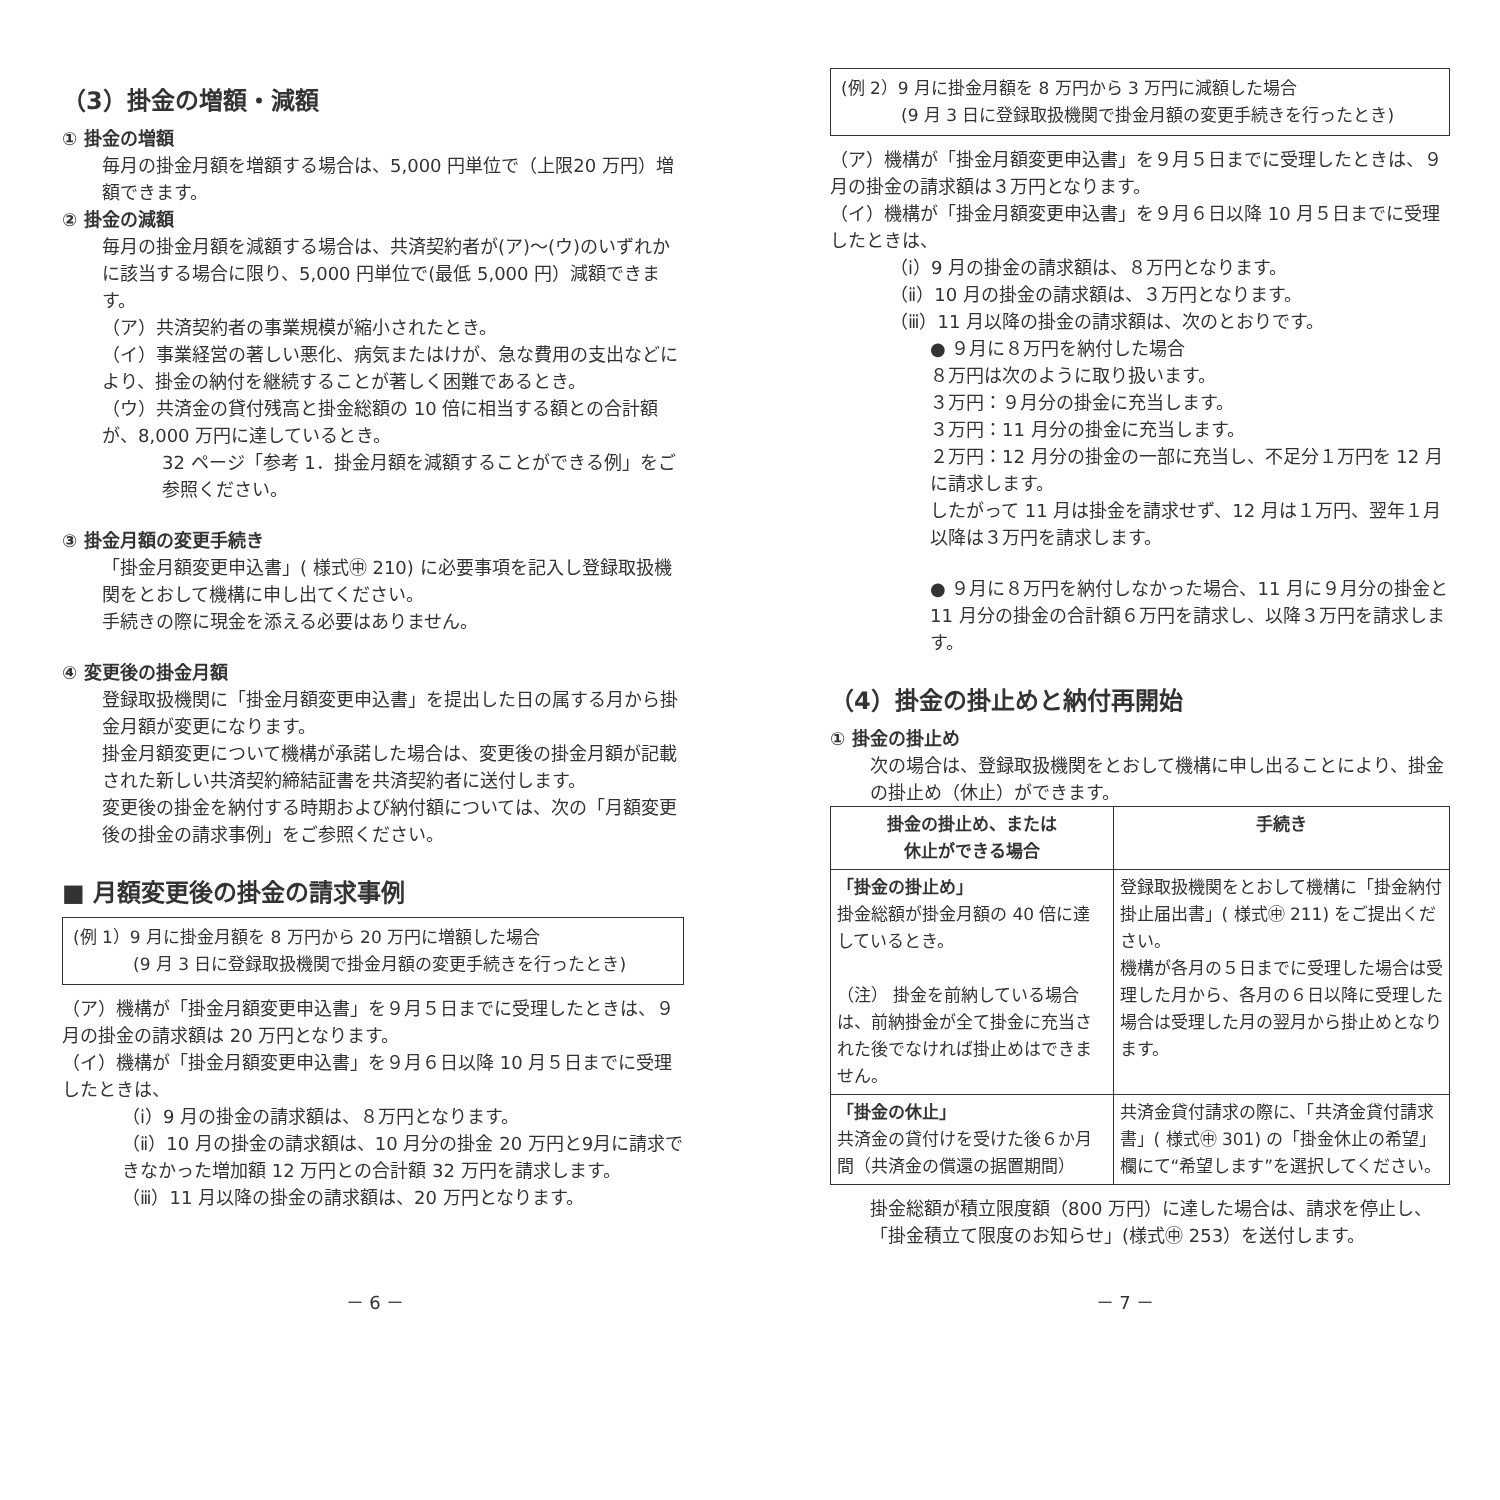（3）掛金の増額・減額
① 掛金の増額
毎月の掛金月額を増額する場合は、5,000 円単位で（上限20 万円）増額できます。
② 掛金の減額
毎月の掛金月額を減額する場合は、共済契約者が(ア)～(ウ)のいずれかに該当する場合に限り、5,000 円単位で(最低 5,000 円）減額できます。
（ア）共済契約者の事業規模が縮小されたとき。
（イ）事業経営の著しい悪化、病気またはけが、急な費用の支出などにより、掛金の納付を継続することが著しく困難であるとき。
（ウ）共済金の貸付残高と掛金総額の 10 倍に相当する額との合計額が、8,000 万円に達しているとき。
32 ページ「参考 1．掛金月額を減額することができる例」をご参照ください。
③ 掛金月額の変更手続き
「掛金月額変更申込書」( 様式㊥ 210) に必要事項を記入し登録取扱機関をとおして機構に申し出てください。
手続きの際に現金を添える必要はありません。
④ 変更後の掛金月額
登録取扱機関に「掛金月額変更申込書」を提出した日の属する月から掛金月額が変更になります。
掛金月額変更について機構が承諾した場合は、変更後の掛金月額が記載された新しい共済契約締結証書を共済契約者に送付します。
変更後の掛金を納付する時期および納付額については、次の「月額変更後の掛金の請求事例」をご参照ください。
■ 月額変更後の掛金の請求事例
(例 1）9 月に掛金月額を 8 万円から 20 万円に増額した場合
(9 月 3 日に登録取扱機関で掛金月額の変更手続きを行ったとき)
（ア）機構が「掛金月額変更申込書」を９月５日までに受理したときは、９月の掛金の請求額は 20 万円となります。
（イ）機構が「掛金月額変更申込書」を９月６日以降 10 月５日までに受理したときは、
（ⅰ）9 月の掛金の請求額は、８万円となります。
（ⅱ）10 月の掛金の請求額は、10 月分の掛金 20 万円と9月に請求できなかった増加額 12 万円との合計額 32 万円を請求します。
（ⅲ）11 月以降の掛金の請求額は、20 万円となります。
(例 2）9 月に掛金月額を 8 万円から 3 万円に減額した場合
(9 月 3 日に登録取扱機関で掛金月額の変更手続きを行ったとき)
（ア）機構が「掛金月額変更申込書」を９月５日までに受理したときは、９月の掛金の請求額は３万円となります。
（イ）機構が「掛金月額変更申込書」を９月６日以降 10 月５日までに受理したときは、
（ⅰ）9 月の掛金の請求額は、８万円となります。
（ⅱ）10 月の掛金の請求額は、３万円となります。
（ⅲ）11 月以降の掛金の請求額は、次のとおりです。
● ９月に８万円を納付した場合
８万円は次のように取り扱います。
３万円：９月分の掛金に充当します。
３万円：11 月分の掛金に充当します。
２万円：12 月分の掛金の一部に充当し、不足分１万円を 12 月に請求します。
したがって 11 月は掛金を請求せず、12 月は１万円、翌年１月以降は３万円を請求します。
● ９月に８万円を納付しなかった場合、11 月に９月分の掛金と 11 月分の掛金の合計額６万円を請求し、以降３万円を請求します。
（4）掛金の掛止めと納付再開始
① 掛金の掛止め
次の場合は、登録取扱機関をとおして機構に申し出ることにより、掛金の掛止め（休止）ができます。
| 掛金の掛止め、または 休止ができる場合 | 手続き |
| --- | --- |
| 「掛金の掛止め」 掛金総額が掛金月額の 40 倍に達しているとき。 （注） 掛金を前納している場合は、前納掛金が全て掛金に充当された後でなければ掛止めはできません。 | 登録取扱機関をとおして機構に「掛金納付掛止届出書」( 様式㊥ 211) をご提出ください。 機構が各月の５日までに受理した場合は受理した月から、各月の６日以降に受理した場合は受理した月の翌月から掛止めとなります。 |
| 「掛金の休止」 共済金の貸付けを受けた後６か月間（共済金の償還の据置期間） | 共済金貸付請求の際に、「共済金貸付請求書」( 様式㊥ 301) の「掛金休止の希望」欄にて“希望します”を選択してください。 |
掛金総額が積立限度額（800 万円）に達した場合は、請求を停止し、「掛金積立て限度のお知らせ」(様式㊥ 253）を送付します。
－ 6 － － 7 －